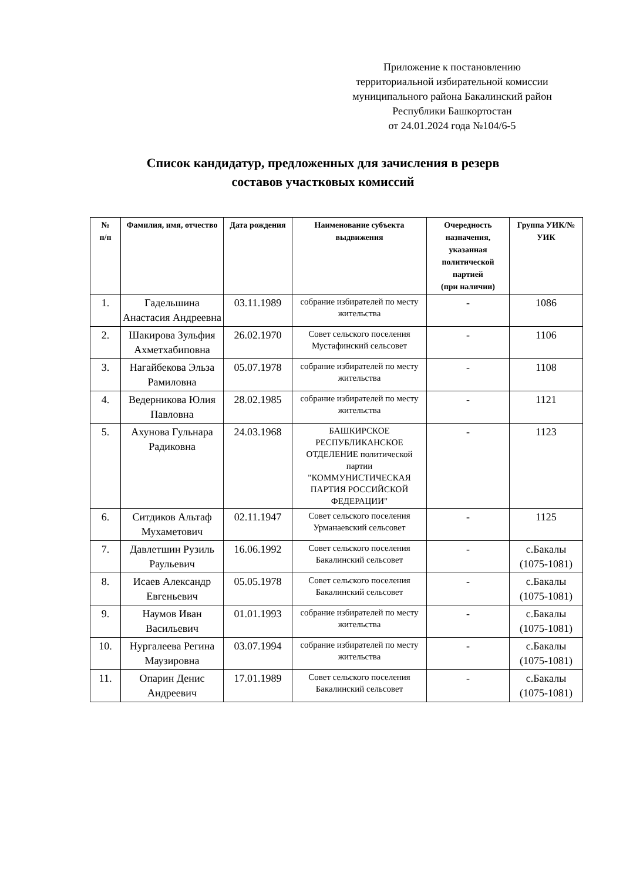Приложение к постановлению
территориальной избирательной комиссии
муниципального района Бакалинский район
Республики Башкортостан
от 24.01.2024 года №104/6-5
Список кандидатур, предложенных для зачисления в резерв
составов участковых комиссий
| № п/п | Фамилия, имя, отчество | Дата рождения | Наименование субъекта выдвижения | Очередность назначения, указанная политической партией (при наличии) | Группа УИК/№ УИК |
| --- | --- | --- | --- | --- | --- |
| 1. | Гадельшина Анастасия Андреевна | 03.11.1989 | собрание избирателей по месту жительства | - | 1086 |
| 2. | Шакирова Зульфия Ахметхабиповна | 26.02.1970 | Совет сельского поселения Мустафинский сельсовет | - | 1106 |
| 3. | Нагайбекова Эльза Рамиловна | 05.07.1978 | собрание избирателей по месту жительства | - | 1108 |
| 4. | Ведерникова Юлия Павловна | 28.02.1985 | собрание избирателей по месту жительства | - | 1121 |
| 5. | Ахунова Гульнара Радиковна | 24.03.1968 | БАШКИРСКОЕ РЕСПУБЛИКАНСКОЕ ОТДЕЛЕНИЕ политической партии "КОММУНИСТИЧЕСКАЯ ПАРТИЯ РОССИЙСКОЙ ФЕДЕРАЦИИ" | - | 1123 |
| 6. | Ситдиков Альтаф Мухаметович | 02.11.1947 | Совет сельского поселения Урманаевский сельсовет | - | 1125 |
| 7. | Давлетшин Рузиль Раульевич | 16.06.1992 | Совет сельского поселения Бакалинский сельсовет | - | с.Бакалы (1075-1081) |
| 8. | Исаев Александр Евгеньевич | 05.05.1978 | Совет сельского поселения Бакалинский сельсовет | - | с.Бакалы (1075-1081) |
| 9. | Наумов Иван Васильевич | 01.01.1993 | собрание избирателей по месту жительства | - | с.Бакалы (1075-1081) |
| 10. | Нургалеева Регина Маузировна | 03.07.1994 | собрание избирателей по месту жительства | - | с.Бакалы (1075-1081) |
| 11. | Опарин Денис Андреевич | 17.01.1989 | Совет сельского поселения Бакалинский сельсовет | - | с.Бакалы (1075-1081) |